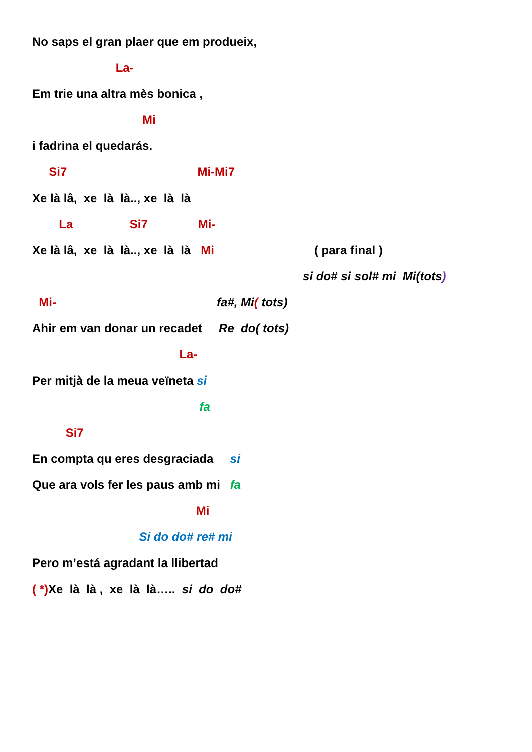No saps el gran plaer que em produeix,
La-
Em trie una altra mès bonica ,
Mi
i fadrina el quedarás.
Si7 Mi-Mi7
Xe là lâ, xe là là.., xe là là
La Si7 Mi-
Xe là lâ, xe là là.., xe là là Mi ( para final )
si do# si sol# mi Mi(tots)
Mi- fa#, Mi( tots)
Ahir em van donar un recadet Re do( tots)
La-
Per mitjà de la meua veïneta si
fa
Si7
En compta qu eres desgraciada si
Que ara vols fer les paus amb mi fa
Mi
Si do do# re# mi
Pero m’está agradant la llibertad
( *) Xe là là , xe là là….. si do do#